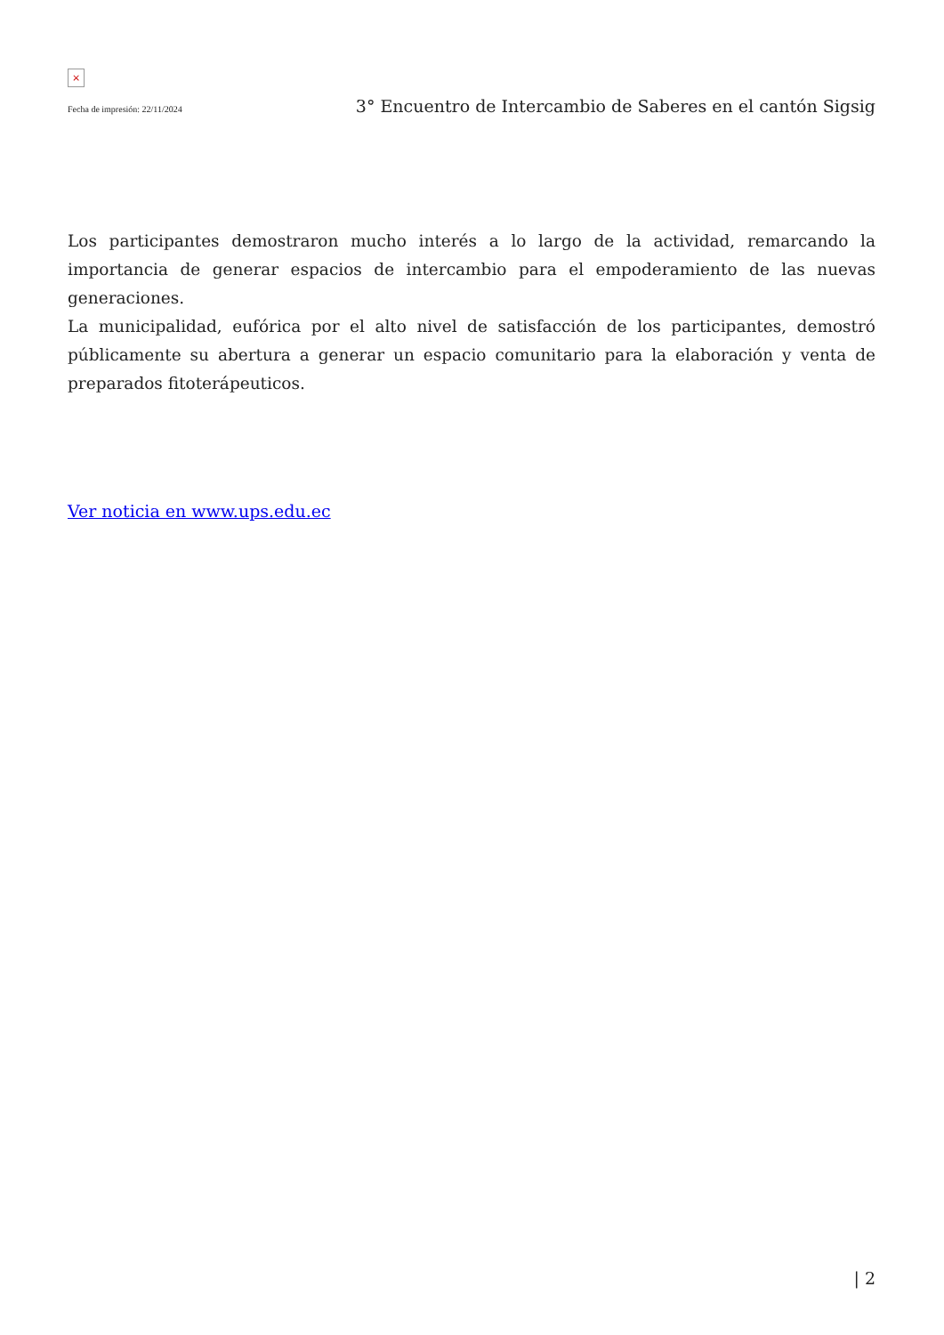×
Fecha de impresión: 22/11/2024 3° Encuentro de Intercambio de Saberes en el cantón Sigsig
Los participantes demostraron mucho interés a lo largo de la actividad, remarcando la importancia de generar espacios de intercambio para el empoderamiento de las nuevas generaciones.
La municipalidad, eufórica por el alto nivel de satisfacción de los participantes, demostró públicamente su abertura a generar un espacio comunitario para la elaboración y venta de preparados fitoterápeuticos.
Ver noticia en www.ups.edu.ec
| 2